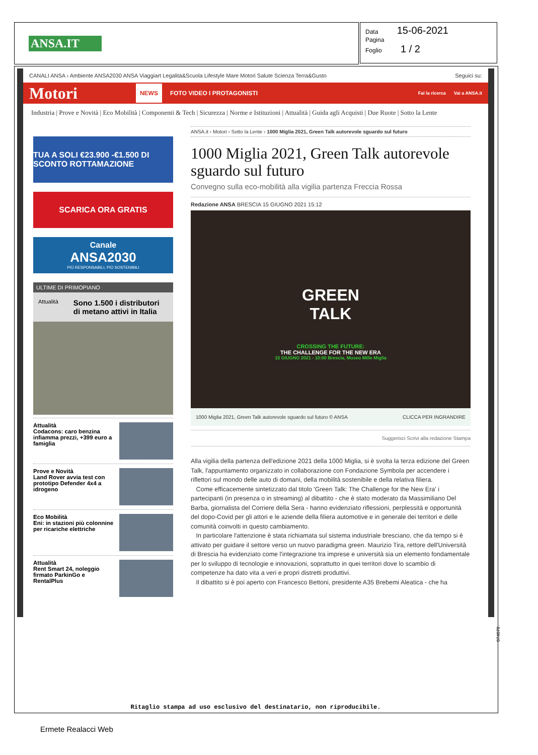ANSA.IT
Data 15-06-2021
Pagina
Foglio 1 / 2
CANALI ANSA › Ambiente ANSA2030 ANSA Viaggiart Legalità&Scuola Lifestyle Mare Motori Salute Scienza Terra&Gusto Seguici su:
Motori NEWS FOTO VIDEO I PROTAGONISTI Fai la ricerca Vai a ANSA.it
Industria | Prove e Novità | Eco Mobilità | Componenti & Tech | Sicurezza | Norme e Istituzioni | Attualità | Guida agli Acquisti | Due Ruote | Sotto la Lente
TUA A SOLI €23.900 -€1.500 DI SCONTO ROTTAMAZIONE
SCARICA ORA GRATIS
Canale
ANSA2030
PIÙ RESPONSABILI, PIÙ SOSTENIBILI
ULTIME DI PRIMOPIANO
Attualità Sono 1.500 i distributori di metano attivi in Italia
Attualità
Codacons: caro benzina infiamma prezzi, +399 euro a famiglia
Prove e Novità
Land Rover avvia test con prototipo Defender 4x4 a idrogeno
Eco Mobilità
Eni: in stazioni più colonnine per ricariche elettriche
Attualità
Rent Smart 24, noleggio firmato ParkinGo e RentalPlus
ANSA.it › Motori › Sotto la Lente › 1000 Miglia 2021, Green Talk autorevole sguardo sul futuro
1000 Miglia 2021, Green Talk autorevole sguardo sul futuro
Convegno sulla eco-mobilità alla vigilia partenza Freccia Rossa
Redazione ANSA BRESCIA 15 GIUGNO 2021 15:12
GREEN
TALK
CROSSING THE FUTURE:
THE CHALLENGE FOR THE NEW ERA
15 GIUGNO 2021 - 10:00 Brescia, Museo Mille Miglia
1000 Miglia 2021, Green Talk autorevole sguardo sul futuro © ANSA CLICCA PER INGRANDIRE
Suggerisci Scrivi alla redazione Stampa
Alla vigilia della partenza dell'edizione 2021 della 1000 Miglia, si è svolta la terza edizione del Green Talk, l'appuntamento organizzato in collaborazione con Fondazione Symbola per accendere i riflettori sul mondo delle auto di domani, della mobilità sostenibile e della relativa filiera.
Come efficacemente sintetizzato dal titolo 'Green Talk: The Challenge for the New Era' i partecipanti (in presenza o in streaming) al dibattito - che è stato moderato da Massimiliano Del Barba, giornalista del Corriere della Sera - hanno evidenziato riflessioni, perplessità e opportunità del dopo-Covid per gli attori e le aziende della filiera automotive e in generale dei territori e delle comunità coinvolti in questo cambiamento.
In particolare l'attenzione è stata richiamata sul sistema industriale bresciano, che da tempo si è attivato per guidare il settore verso un nuovo paradigma green. Maurizio Tira, rettore dell'Università di Brescia ha evidenziato come l'integrazione tra imprese e università sia un elemento fondamentale per lo sviluppo di tecnologie e innovazioni, soprattutto in quei territori dove lo scambio di competenze ha dato vita a veri e propri distretti produttivi.
Il dibattito si è poi aperto con Francesco Bettoni, presidente A35 Brebemi Aleatica - che ha
074078
Ritaglio stampa ad uso esclusivo del destinatario, non riproducibile.
Ermete Realacci Web